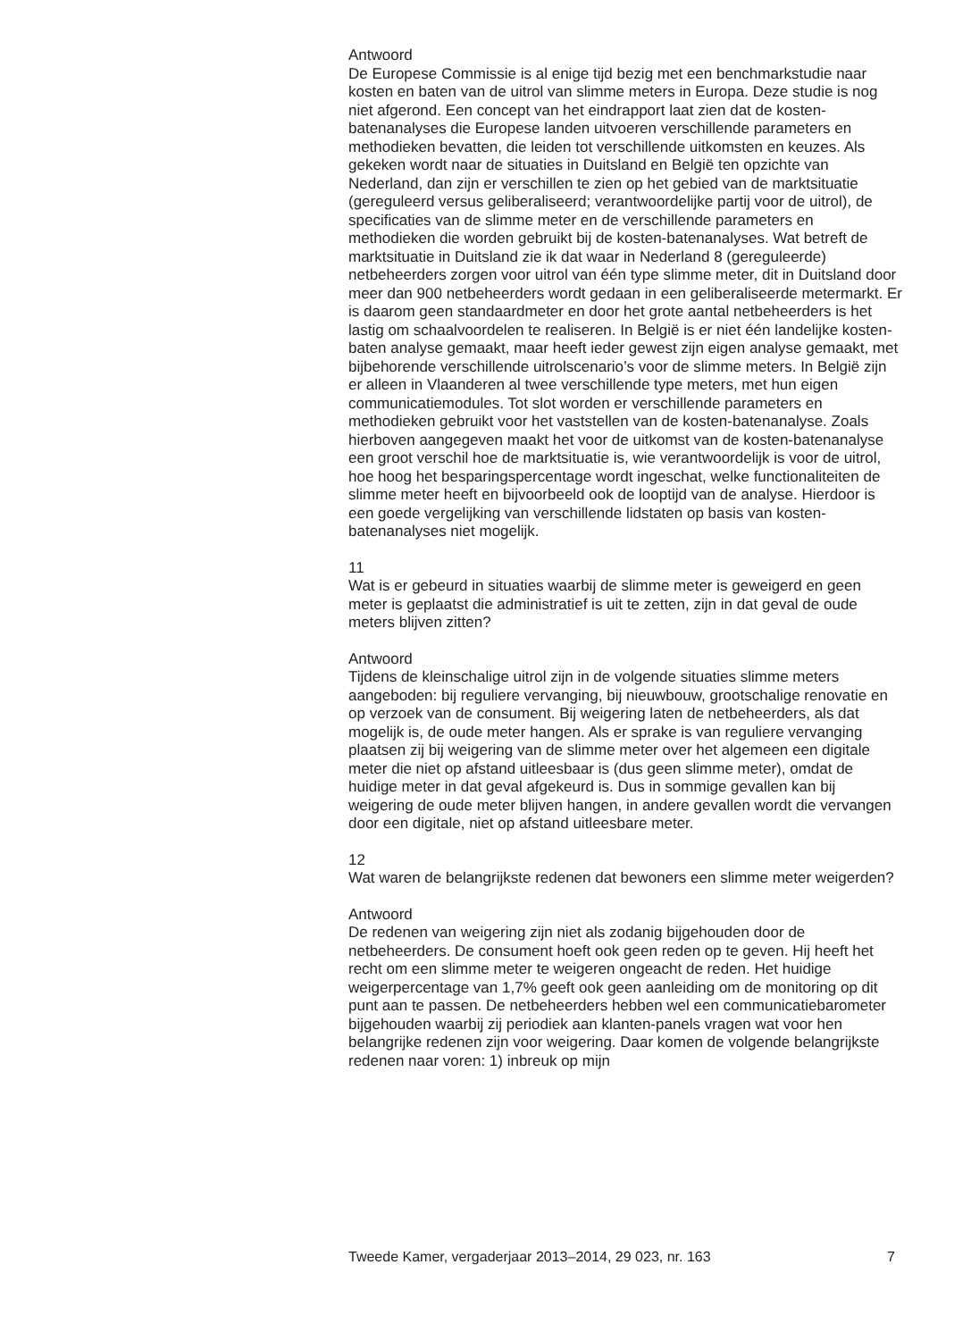Antwoord
De Europese Commissie is al enige tijd bezig met een benchmarkstudie naar kosten en baten van de uitrol van slimme meters in Europa. Deze studie is nog niet afgerond. Een concept van het eindrapport laat zien dat de kosten-batenanalyses die Europese landen uitvoeren verschillende parameters en methodieken bevatten, die leiden tot verschillende uitkomsten en keuzes. Als gekeken wordt naar de situaties in Duitsland en België ten opzichte van Nederland, dan zijn er verschillen te zien op het gebied van de marktsituatie (gereguleerd versus geliberaliseerd; verantwoordelijke partij voor de uitrol), de specificaties van de slimme meter en de verschillende parameters en methodieken die worden gebruikt bij de kosten-batenanalyses. Wat betreft de marktsituatie in Duitsland zie ik dat waar in Nederland 8 (gereguleerde) netbeheerders zorgen voor uitrol van één type slimme meter, dit in Duitsland door meer dan 900 netbeheerders wordt gedaan in een geliberaliseerde metermarkt. Er is daarom geen standaardmeter en door het grote aantal netbeheerders is het lastig om schaalvoordelen te realiseren. In België is er niet één landelijke kosten-baten analyse gemaakt, maar heeft ieder gewest zijn eigen analyse gemaakt, met bijbehorende verschillende uitrolscenario’s voor de slimme meters. In België zijn er alleen in Vlaanderen al twee verschillende type meters, met hun eigen communicatiemodules. Tot slot worden er verschillende parameters en methodieken gebruikt voor het vaststellen van de kosten-batenanalyse. Zoals hierboven aangegeven maakt het voor de uitkomst van de kosten-batenanalyse een groot verschil hoe de marktsituatie is, wie verantwoordelijk is voor de uitrol, hoe hoog het besparingspercentage wordt ingeschat, welke functionaliteiten de slimme meter heeft en bijvoorbeeld ook de looptijd van de analyse. Hierdoor is een goede vergelijking van verschillende lidstaten op basis van kosten-batenanalyses niet mogelijk.
11
Wat is er gebeurd in situaties waarbij de slimme meter is geweigerd en geen meter is geplaatst die administratief is uit te zetten, zijn in dat geval de oude meters blijven zitten?
Antwoord
Tijdens de kleinschalige uitrol zijn in de volgende situaties slimme meters aangeboden: bij reguliere vervanging, bij nieuwbouw, grootschalige renovatie en op verzoek van de consument. Bij weigering laten de netbeheerders, als dat mogelijk is, de oude meter hangen. Als er sprake is van reguliere vervanging plaatsen zij bij weigering van de slimme meter over het algemeen een digitale meter die niet op afstand uitleesbaar is (dus geen slimme meter), omdat de huidige meter in dat geval afgekeurd is. Dus in sommige gevallen kan bij weigering de oude meter blijven hangen, in andere gevallen wordt die vervangen door een digitale, niet op afstand uitleesbare meter.
12
Wat waren de belangrijkste redenen dat bewoners een slimme meter weigerden?
Antwoord
De redenen van weigering zijn niet als zodanig bijgehouden door de netbeheerders. De consument hoeft ook geen reden op te geven. Hij heeft het recht om een slimme meter te weigeren ongeacht de reden. Het huidige weigerpercentage van 1,7% geeft ook geen aanleiding om de monitoring op dit punt aan te passen. De netbeheerders hebben wel een communicatiebarometer bijgehouden waarbij zij periodiek aan klanten-panels vragen wat voor hen belangrijke redenen zijn voor weigering. Daar komen de volgende belangrijkste redenen naar voren: 1) inbreuk op mijn
Tweede Kamer, vergaderjaar 2013–2014, 29 023, nr. 163 7